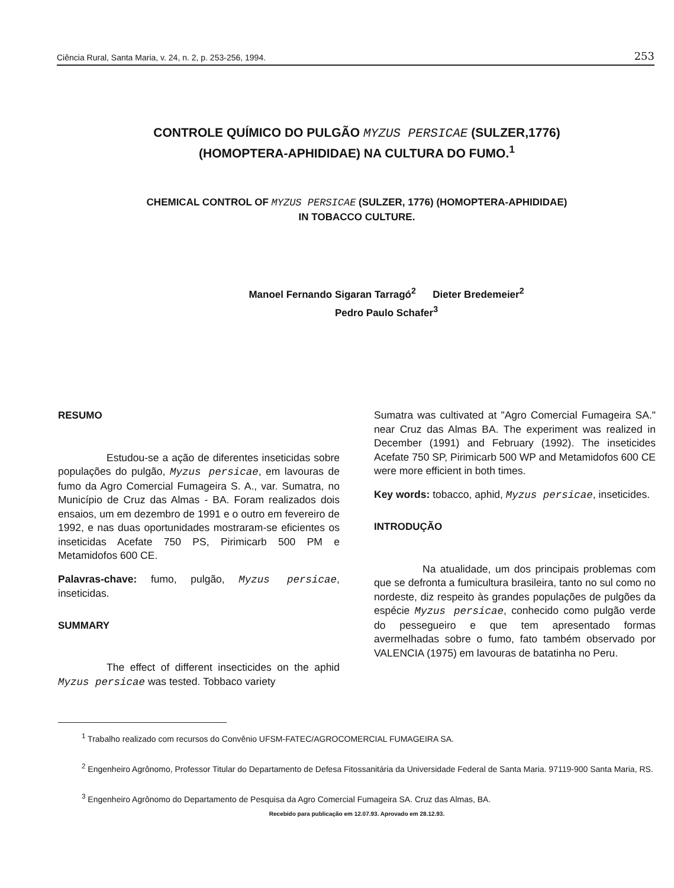Ciência Rural, Santa Maria, v. 24, n. 2, p. 253-256, 1994. 253
CONTROLE QUÍMICO DO PULGÃO MYZUS PERSICAE (SULZER,1776)
(HOMOPTERA-APHIDIDAE) NA CULTURA DO FUMO.<sup>1</sup>
CHEMICAL CONTROL OF MYZUS PERSICAE (SULZER, 1776) (HOMOPTERA-APHIDIDAE)
IN TOBACCO CULTURE.
Manoel Fernando Sigaran Tarragó<sup>2</sup> Dieter Bredemeier<sup>2</sup>
Pedro Paulo Schafer<sup>3</sup>
RESUMO
Estudou-se a ação de diferentes inseticidas sobre populações do pulgão, Myzus persicae, em lavouras de fumo da Agro Comercial Fumageira S. A., var. Sumatra, no Município de Cruz das Almas - BA. Foram realizados dois ensaios, um em dezembro de 1991 e o outro em fevereiro de 1992, e nas duas oportunidades mostraram-se eficientes os inseticidas Acefate 750 PS, Pirimicarb 500 PM e Metamidofos 600 CE.
Palavras-chave: fumo, pulgão, Myzus persicae, inseticidas.
SUMMARY
The effect of different insecticides on the aphid Myzus persicae was tested. Tobbaco variety
Sumatra was cultivated at "Agro Comercial Fumageira SA." near Cruz das Almas BA. The experiment was realized in December (1991) and February (1992). The inseticides Acefate 750 SP, Pirimicarb 500 WP and Metamidofos 600 CE were more efficient in both times.
Key words: tobacco, aphid, Myzus persicae, inseticides.
INTRODUÇÃO
Na atualidade, um dos principais problemas com que se defronta a fumicultura brasileira, tanto no sul como no nordeste, diz respeito às grandes populações de pulgões da espécie Myzus persicae, conhecido como pulgão verde do pessegueiro e que tem apresentado formas avermelhadas sobre o fumo, fato também observado por VALENCIA (1975) em lavouras de batatinha no Peru.
<sup>1</sup> Trabalho realizado com recursos do Convênio UFSM-FATEC/AGROCOMERCIAL FUMAGEIRA SA.
<sup>2</sup> Engenheiro Agrônomo, Professor Titular do Departamento de Defesa Fitossanitária da Universidade Federal de Santa Maria. 97119-900 Santa Maria, RS.
<sup>3</sup> Engenheiro Agrônomo do Departamento de Pesquisa da Agro Comercial Fumageira SA. Cruz das Almas, BA.
Recebido para publicação em 12.07.93. Aprovado em 28.12.93.